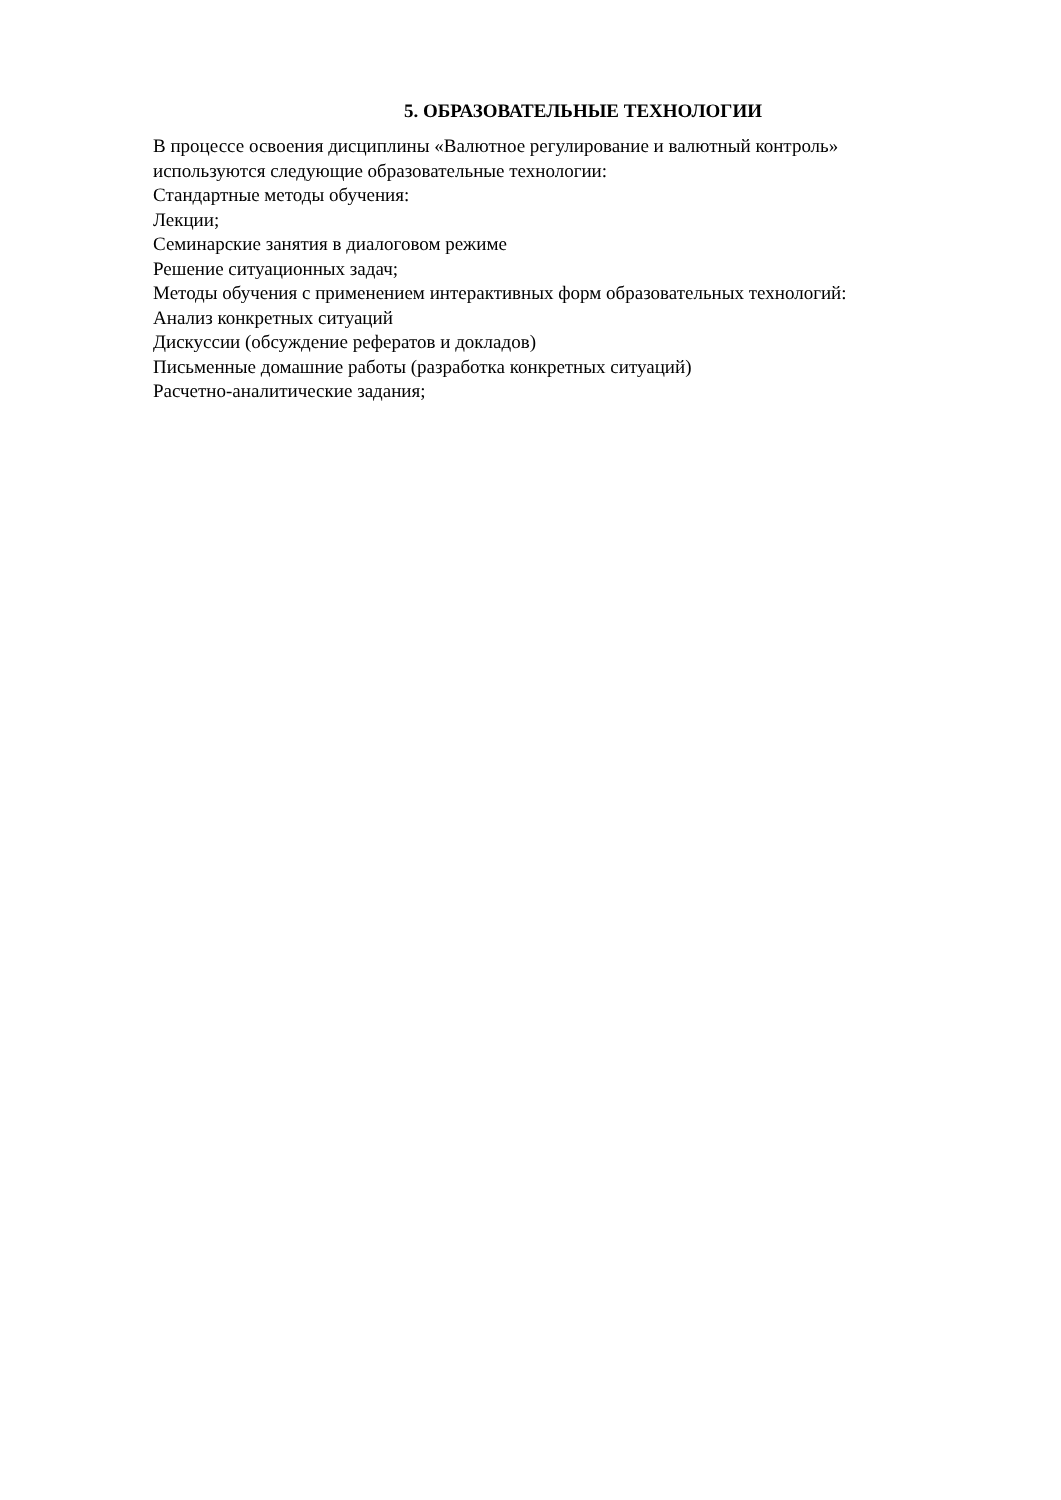5. ОБРАЗОВАТЕЛЬНЫЕ ТЕХНОЛОГИИ
В процессе освоения дисциплины «Валютное регулирование и валютный контроль» используются следующие образовательные технологии:
Стандартные методы обучения:
Лекции;
Семинарские занятия в диалоговом режиме
Решение ситуационных задач;
Методы обучения с применением интерактивных форм образовательных технологий:
Анализ конкретных ситуаций
Дискуссии (обсуждение рефератов и докладов)
Письменные домашние работы (разработка конкретных ситуаций)
Расчетно-аналитические задания;